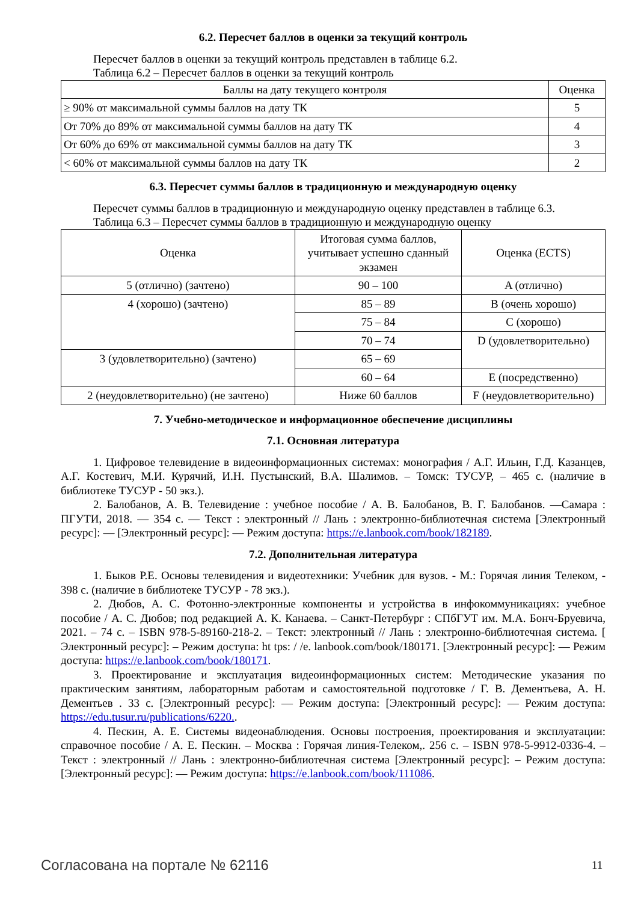6.2. Пересчет баллов в оценки за текущий контроль
Пересчет баллов в оценки за текущий контроль представлен в таблице 6.2.
Таблица 6.2 – Пересчет баллов в оценки за текущий контроль
| Баллы на дату текущего контроля | Оценка |
| --- | --- |
| ≥ 90% от максимальной суммы баллов на дату ТК | 5 |
| От 70% до 89% от максимальной суммы баллов на дату ТК | 4 |
| От 60% до 69% от максимальной суммы баллов на дату ТК | 3 |
| < 60% от максимальной суммы баллов на дату ТК | 2 |
6.3. Пересчет суммы баллов в традиционную и международную оценку
Пересчет суммы баллов в традиционную и международную оценку представлен в таблице 6.3.
Таблица 6.3 – Пересчет суммы баллов в традиционную и международную оценку
| Оценка | Итоговая сумма баллов, учитывает успешно сданный экзамен | Оценка (ECTS) |
| --- | --- | --- |
| 5 (отлично) (зачтено) | 90 – 100 | A (отлично) |
| 4 (хорошо) (зачтено) | 85 – 89 | B (очень хорошо) |
| | 75 – 84 | C (хорошо) |
| | 70 – 74 | D (удовлетворительно) |
| 3 (удовлетворительно) (зачтено) | 65 – 69 | |
| | 60 – 64 | E (посредственно) |
| 2 (неудовлетворительно) (не зачтено) | Ниже 60 баллов | F (неудовлетворительно) |
7. Учебно-методическое и информационное обеспечение дисциплины
7.1. Основная литература
1. Цифровое телевидение в видеоинформационных системах: монография / А.Г. Ильин, Г.Д. Казанцев, А.Г. Костевич, М.И. Курячий, И.Н. Пустынский, В.А. Шалимов. – Томск: ТУСУР, – 465 с. (наличие в библиотеке ТУСУР - 50 экз.).
2. Балобанов, А. В. Телевидение : учебное пособие / А. В. Балобанов, В. Г. Балобанов. —Самара : ПГУТИ, 2018. — 354 с. — Текст : электронный // Лань : электронно-библиотечная система [Электронный ресурс]: — [Электронный ресурс]: — Режим доступа: https://e.lanbook.com/book/182189.
7.2. Дополнительная литература
1. Быков Р.Е. Основы телевидения и видеотехники: Учебник для вузов. - М.: Горячая линия Телеком, - 398 с. (наличие в библиотеке ТУСУР - 78 экз.).
2. Дюбов, А. С. Фотонно-электронные компоненты и устройства в инфокоммуникациях: учебное пособие / А. С. Дюбов; под редакцией А. К. Канаева. – Санкт-Петербург : СПбГУТ им. М.А. Бонч-Бруевича, 2021. – 74 с. – ISBN 978-5-89160-218-2. – Текст: электронный // Лань : электронно-библиотечная система. [ Электронный ресурс]: – Режим доступа: ht tps: / /e. lanbook.com/book/180171. [Электронный ресурс]: — Режим доступа: https://e.lanbook.com/book/180171.
3. Проектирование и эксплуатация видеоинформационных систем: Методические указания по практическим занятиям, лабораторным работам и самостоятельной подготовке / Г. В. Дементьева, А. Н. Дементьев . 33 с. [Электронный ресурс]: — Режим доступа: [Электронный ресурс]: — Режим доступа: https://edu.tusur.ru/publications/6220..
4. Пескин, А. Е. Системы видеонаблюдения. Основы построения, проектирования и эксплуатации: справочное пособие / А. Е. Пескин. – Москва : Горячая линия-Телеком,. 256 с. – ISBN 978-5-9912-0336-4. – Текст : электронный // Лань : электронно-библиотечная система [Электронный ресурс]: – Режим доступа: [Электронный ресурс]: — Режим доступа: https://e.lanbook.com/book/111086.
Согласована на портале № 62116 11